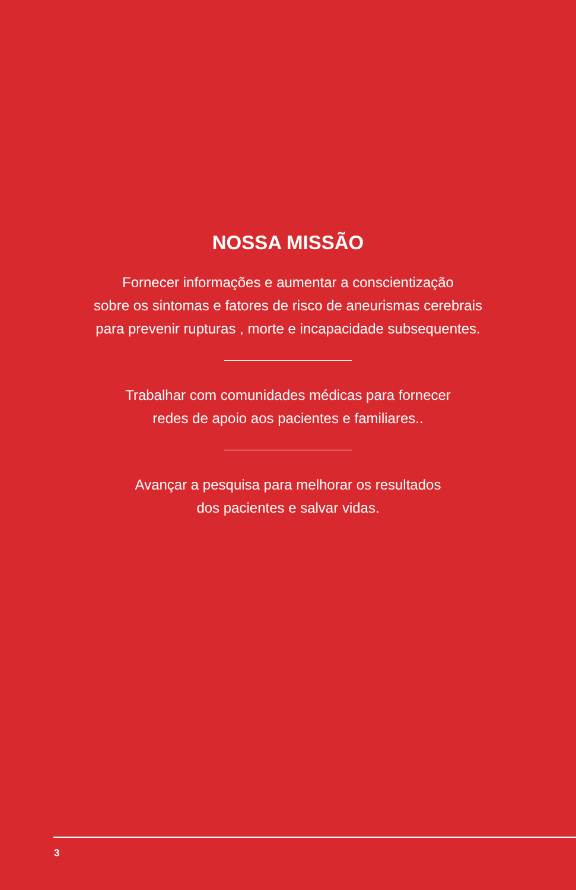NOSSA MISSÃO
Fornecer informações e aumentar a conscientização
sobre os sintomas e fatores de risco de aneurismas cerebrais
para prevenir rupturas , morte e incapacidade subsequentes.
Trabalhar com comunidades médicas para fornecer
redes de apoio aos pacientes e familiares..
Avançar a pesquisa para melhorar os resultados
dos pacientes e salvar vidas.
3